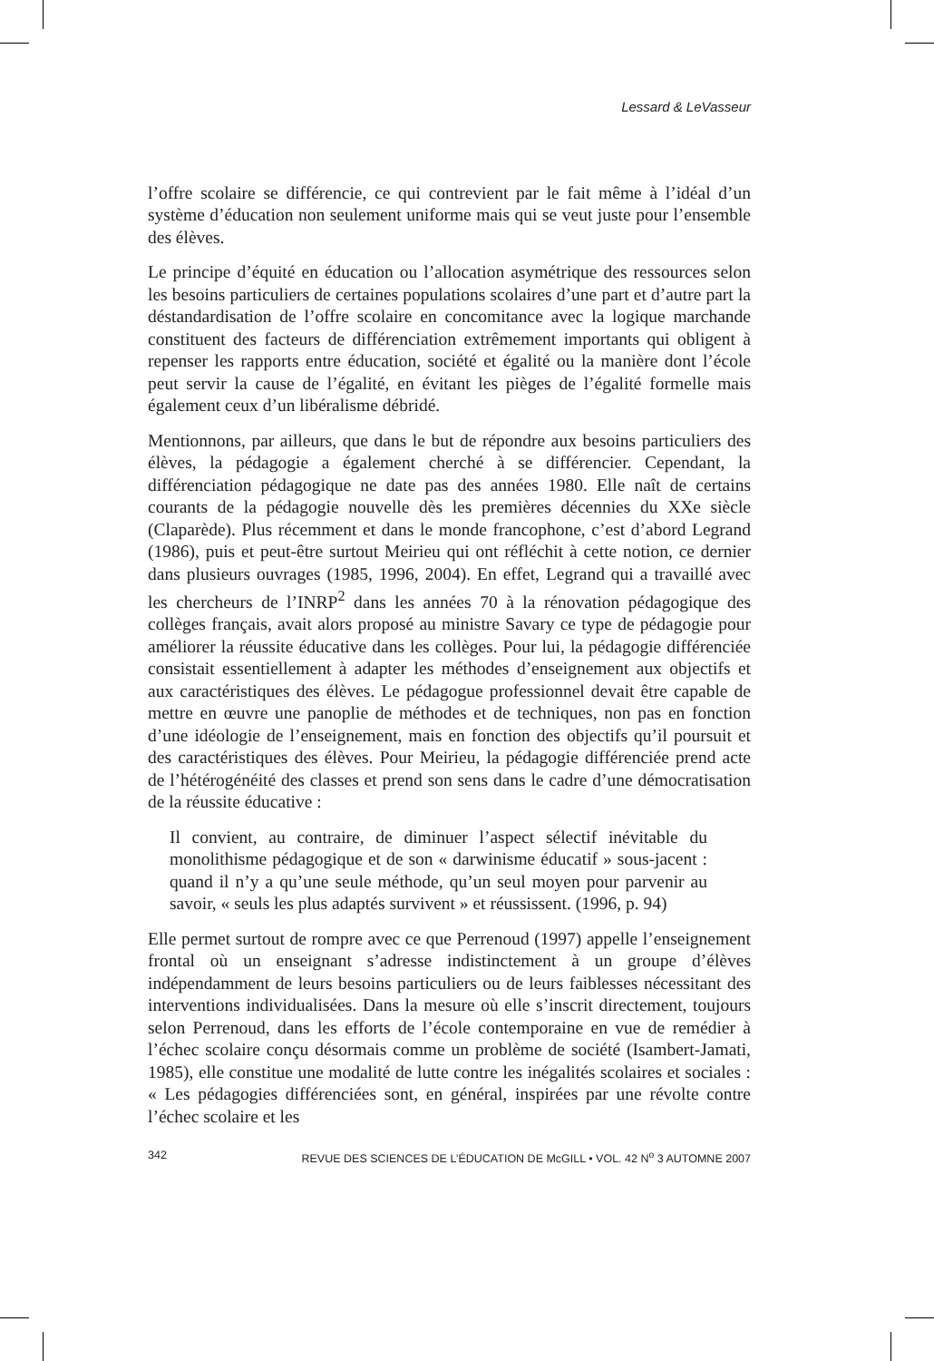Lessard & LeVasseur
l’offre scolaire se différencie, ce qui contrevient par le fait même à l’idéal d’un système d’éducation non seulement uniforme mais qui se veut juste pour l’ensemble des élèves.
Le principe d’équité en éducation ou l’allocation asymétrique des ressources selon les besoins particuliers de certaines populations scolaires d’une part et d’autre part la déstandardisation de l’offre scolaire en concomitance avec la logique marchande constituent des facteurs de différenciation extrêmement importants qui obligent à repenser les rapports entre éducation, société et égalité ou la manière dont l’école peut servir la cause de l’égalité, en évitant les pièges de l’égalité formelle mais également ceux d’un libéralisme débridé.
Mentionnons, par ailleurs, que dans le but de répondre aux besoins particuliers des élèves, la pédagogie a également cherché à se différencier. Cependant, la différenciation pédagogique ne date pas des années 1980. Elle naît de certains courants de la pédagogie nouvelle dès les premières décennies du XXe siècle (Claparède). Plus récemment et dans le monde francophone, c’est d’abord Legrand (1986), puis et peut-être surtout Meirieu qui ont réfléchit à cette notion, ce dernier dans plusieurs ouvrages (1985, 1996, 2004). En effet, Legrand qui a travaillé avec les chercheurs de l’INRP<sup>2</sup> dans les années 70 à la rénovation pédagogique des collèges français, avait alors proposé au ministre Savary ce type de pédagogie pour améliorer la réussite éducative dans les collèges. Pour lui, la pédagogie différenciée consistait essentiellement à adapter les méthodes d’enseignement aux objectifs et aux caractéristiques des élèves. Le pédagogue professionnel devait être capable de mettre en œuvre une panoplie de méthodes et de techniques, non pas en fonction d’une idéologie de l’enseignement, mais en fonction des objectifs qu’il poursuit et des caractéristiques des élèves. Pour Meirieu, la pédagogie différenciée prend acte de l’hétérogénéité des classes et prend son sens dans le cadre d’une démocratisation de la réussite éducative :
Il convient, au contraire, de diminuer l’aspect sélectif inévitable du monolithisme pédagogique et de son « darwinisme éducatif » sous-jacent : quand il n’y a qu’une seule méthode, qu’un seul moyen pour parvenir au savoir, « seuls les plus adaptés survivent » et réussissent. (1996, p. 94)
Elle permet surtout de rompre avec ce que Perrenoud (1997) appelle l’enseignement frontal où un enseignant s’adresse indistinctement à un groupe d’élèves indépendamment de leurs besoins particuliers ou de leurs faiblesses nécessitant des interventions individualisées. Dans la mesure où elle s’inscrit directement, toujours selon Perrenoud, dans les efforts de l’école contemporaine en vue de remédier à l’échec scolaire conçu désormais comme un problème de société (Isambert-Jamati, 1985), elle constitue une modalité de lutte contre les inégalités scolaires et sociales : « Les pédagogies différenciées sont, en général, inspirées par une révolte contre l’échec scolaire et les
342 REVUE DES SCIENCES DE L’ÉDUCATION DE McGILL • VOL. 42 N<sup>o</sup> 3 AUTOMNE 2007